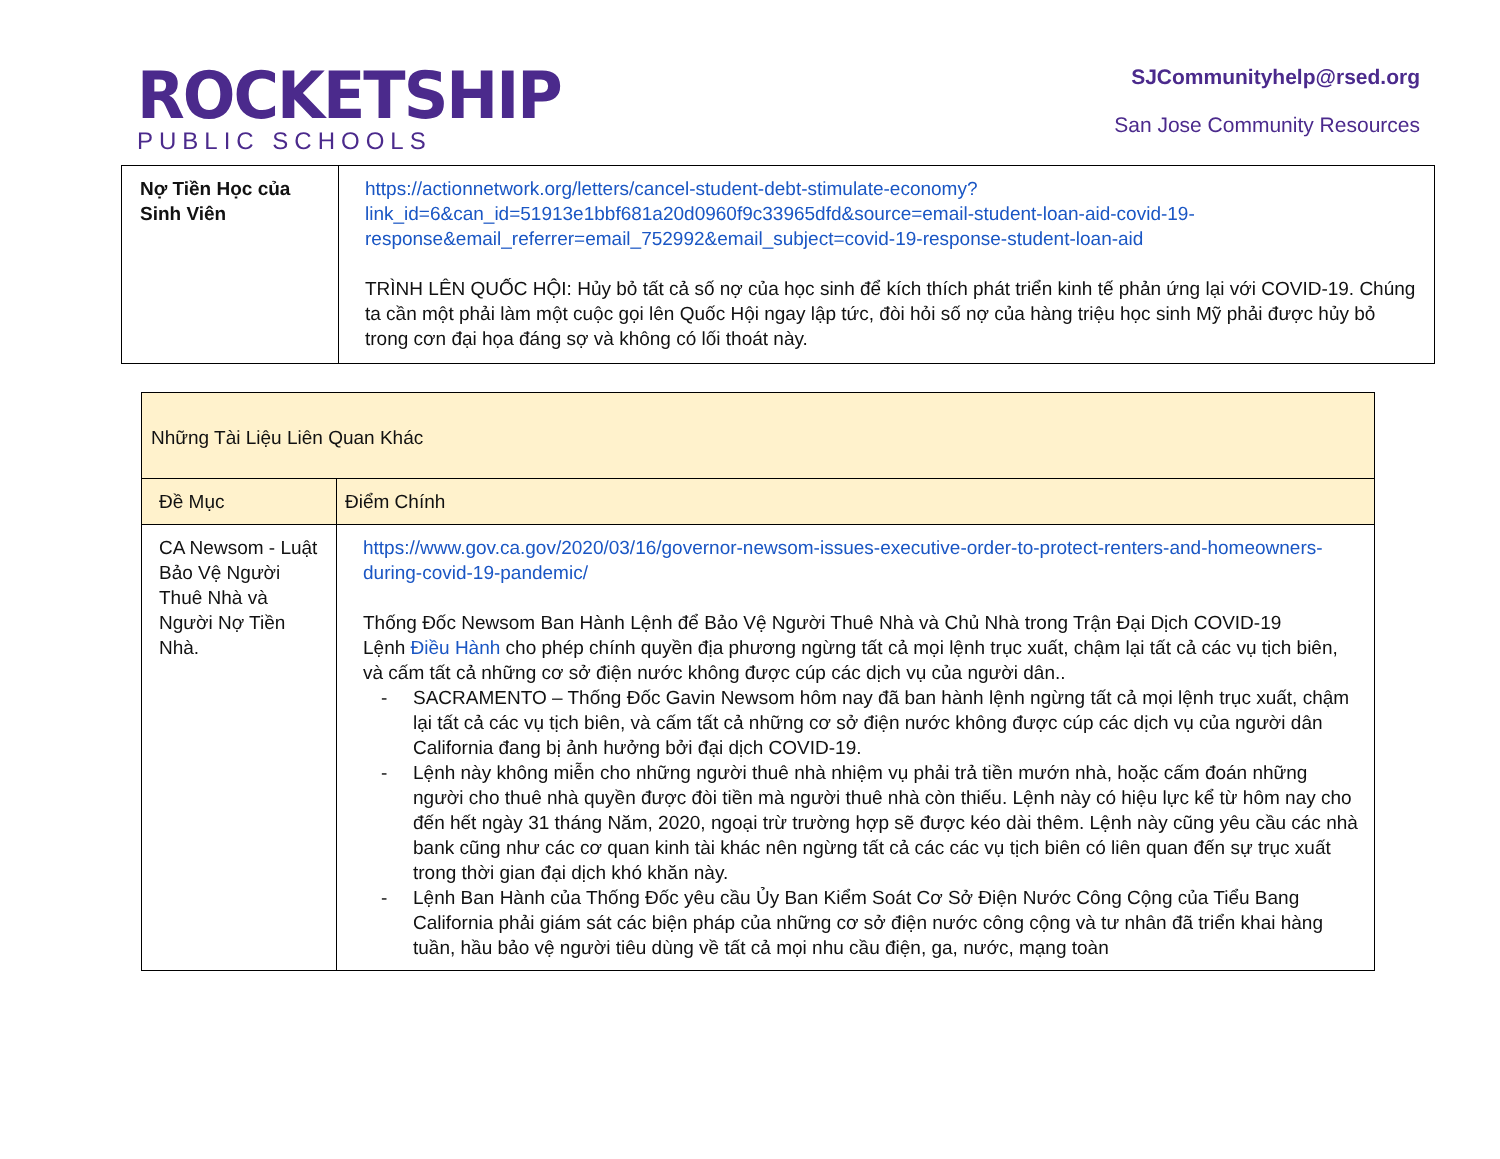ROCKETSHIP
PUBLIC SCHOOLS
SJCommunityhelp@rsed.org
San Jose Community Resources
| Nợ Tiền Học của Sinh Viên | https://actionnetwork.org/letters/cancel-student-debt-stimulate-economy?link_id=6&can_id=51913e1bbf681a20d0960f9c33965dfd&source=email-student-loan-aid-covid-19-response&email_referrer=email_752992&email_subject=covid-19-response-student-loan-aid TRÌNH LÊN QUỐC HỘI: Hủy bỏ tất cả số nợ của học sinh để kích thích phát triển kinh tế phản ứng lại với COVID-19. Chúng ta cần một phải làm một cuộc gọi lên Quốc Hội ngay lập tức, đòi hỏi số nợ của hàng triệu học sinh Mỹ phải được hủy bỏ trong cơn đại họa đáng sợ và không có lối thoát này. |
| Những Tài Liệu Liên Quan Khác | |
| --- | --- |
| Đề Mục | Điểm Chính |
| CA Newsom - Luật Bảo Vệ Người Thuê Nhà và Người Nợ Tiền Nhà. | https://www.gov.ca.gov/2020/03/16/governor-newsom-issues-executive-order-to-protect-renters-and-homeowners-during-covid-19-pandemic/ Thống Đốc Newsom Ban Hành Lệnh để Bảo Vệ Người Thuê Nhà và Chủ Nhà trong Trận Đại Dịch COVID-19 Lệnh Điều Hành cho phép chính quyền địa phương ngừng tất cả mọi lệnh trục xuất, chậm lại tất cả các vụ tịch biên, và cấm tất cả những cơ sở điện nước không được cúp các dịch vụ của người dân.. - SACRAMENTO – Thống Đốc Gavin Newsom hôm nay đã ban hành lệnh ngừng tất cả mọi lệnh trục xuất, chậm lại tất cả các vụ tịch biên, và cấm tất cả những cơ sở điện nước không được cúp các dịch vụ của người dân California đang bị ảnh hưởng bởi đại dịch COVID-19. - Lệnh này không miễn cho những người thuê nhà nhiệm vụ phải trả tiền mướn nhà, hoặc cấm đoán những người cho thuê nhà quyền được đòi tiền mà người thuê nhà còn thiếu. Lệnh này có hiệu lực kể từ hôm nay cho đến hết ngày 31 tháng Năm, 2020, ngoại trừ trường hợp sẽ được kéo dài thêm. Lệnh này cũng yêu cầu các nhà bank cũng như các cơ quan kinh tài khác nên ngừng tất cả các các vụ tịch biên có liên quan đến sự trục xuất trong thời gian đại dịch khó khăn này. - Lệnh Ban Hành của Thống Đốc yêu cầu Ủy Ban Kiểm Soát Cơ Sở Điện Nước Công Cộng của Tiểu Bang California phải giám sát các biện pháp của những cơ sở điện nước công cộng và tư nhân đã triển khai hàng tuần, hầu bảo vệ người tiêu dùng về tất cả mọi nhu cầu điện, ga, nước, mạng toàn |